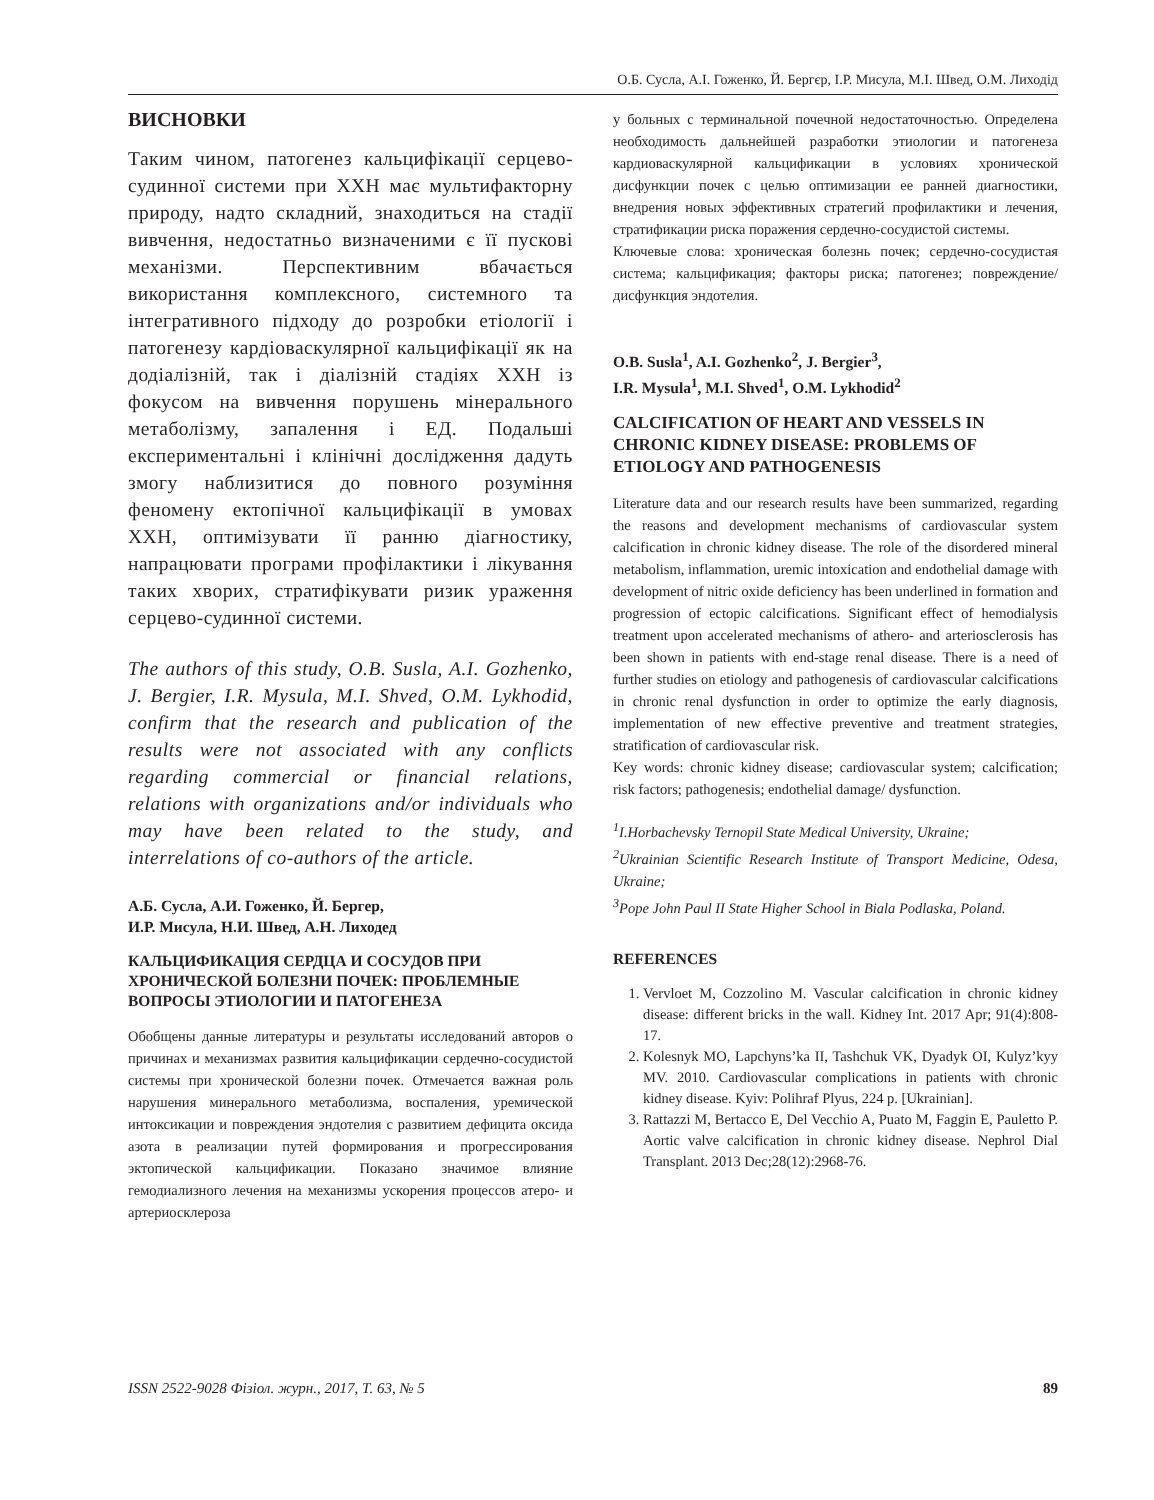О.Б. Сусла, А.І. Гоженко, Й. Бергєр, І.Р. Мисула, М.І. Швед, О.М. Лиходід
ВИСНОВКИ
Таким чином, патогенез кальцифікації серцево-судинної системи при ХХН має мультифакторну природу, надто складний, знаходиться на стадії вивчення, недостатньо визначеними є її пускові механізми. Перспективним вбачається використання комплексного, системного та інтегративного підходу до розробки етіології і патогенезу кардіоваскулярної кальцифікації як на додіалізній, так і діалізній стадіях ХХН із фокусом на вивчення порушень мінерального метаболізму, запалення і ЕД. Подальші експериментальні і клінічні дослідження дадуть змогу наблизитися до повного розуміння феномену ектопічної кальцифікації в умовах ХХН, оптимізувати її ранню діагностику, напрацювати програми профілактики і лікування таких хворих, стратифікувати ризик ураження серцево-судинної системи.
The authors of this study, O.B. Susla, A.I. Gozhenko, J. Bergier, I.R. Mysula, M.I. Shved, O.M. Lykhodid, confirm that the research and publication of the results were not associated with any conflicts regarding commercial or financial relations, relations with organizations and/or individuals who may have been related to the study, and interrelations of co-authors of the article.
А.Б. Сусла, А.И. Гоженко, Й. Бергер,
И.Р. Мисула, Н.И. Швед, А.Н. Лиходед
КАЛЬЦИФИКАЦИЯ СЕРДЦА И СОСУДОВ ПРИ ХРОНИЧЕСКОЙ БОЛЕЗНИ ПОЧЕК: ПРОБЛЕМНЫЕ ВОПРОСЫ ЭТИОЛОГИИ И ПАТОГЕНЕЗА
Обобщены данные литературы и результаты исследований авторов о причинах и механизмах развития кальцификации сердечно-сосудистой системы при хронической болезни почек. Отмечается важная роль нарушения минерального метаболизма, воспаления, уремической интоксикации и повреждения эндотелия с развитием дефицита оксида азота в реализации путей формирования и прогрессирования эктопической кальцификации. Показано значимое влияние гемодиализного лечения на механизмы ускорения процессов атеро- и артериосклероза
у больных с терминальной почечной недостаточностью. Определена необходимость дальнейшей разработки этиологии и патогенеза кардиоваскулярной кальцификации в условиях хронической дисфункции почек с целью оптимизации ее ранней диагностики, внедрения новых эффективных стратегий профилактики и лечения, стратификации риска поражения сердечно-сосудистой системы.
Ключевые слова: хроническая болезнь почек; сердечно-сосудистая система; кальцификация; факторы риска; патогенез; повреждение/дисфункция эндотелия.
O.B. Susla<sup>1</sup>, A.I. Gozhenko<sup>2</sup>, J. Bergier<sup>3</sup>,
I.R. Mysula<sup>1</sup>, M.I. Shved<sup>1</sup>, O.M. Lykhodid<sup>2</sup>
CALCIFICATION OF HEART AND VESSELS IN CHRONIC KIDNEY DISEASE: PROBLEMS OF ETIOLOGY AND PATHOGENESIS
Literature data and our research results have been summarized, regarding the reasons and development mechanisms of cardiovascular system calcification in chronic kidney disease. The role of the disordered mineral metabolism, inflammation, uremic intoxication and endothelial damage with development of nitric oxide deficiency has been underlined in formation and progression of ectopic calcifications. Significant effect of hemodialysis treatment upon accelerated mechanisms of athero- and arteriosclerosis has been shown in patients with end-stage renal disease. There is a need of further studies on etiology and pathogenesis of cardiovascular calcifications in chronic renal dysfunction in order to optimize the early diagnosis, implementation of new effective preventive and treatment strategies, stratification of cardiovascular risk.
Key words: chronic kidney disease; cardiovascular system; calcification; risk factors; pathogenesis; endothelial damage/ dysfunction.
<sup>1</sup> I.Horbachevsky Ternopil State Medical University, Ukraine;
<sup>2</sup> Ukrainian Scientific Research Institute of Transport Medicine, Odesa, Ukraine;
<sup>3</sup> Pope John Paul II State Higher School in Biala Podlaska, Poland.
REFERENCES
1. Vervloet M, Cozzolino M. Vascular calcification in chronic kidney disease: different bricks in the wall. Kidney Int. 2017 Apr; 91(4):808-17.
2. Kolesnyk MO, Lapchyns’ka II, Tashchuk VK, Dyadyk OI, Kulyz’kyy MV. 2010. Cardiovascular complications in patients with chronic kidney disease. Kyiv: Polihraf Plyus, 224 p. [Ukrainian].
3. Rattazzi M, Bertacco E, Del Vecchio A, Puato M, Faggin E, Pauletto P. Aortic valve calcification in chronic kidney disease. Nephrol Dial Transplant. 2013 Dec;28(12):2968-76.
ISSN 2522-9028 Фізіол. журн., 2017, Т. 63, № 5 89